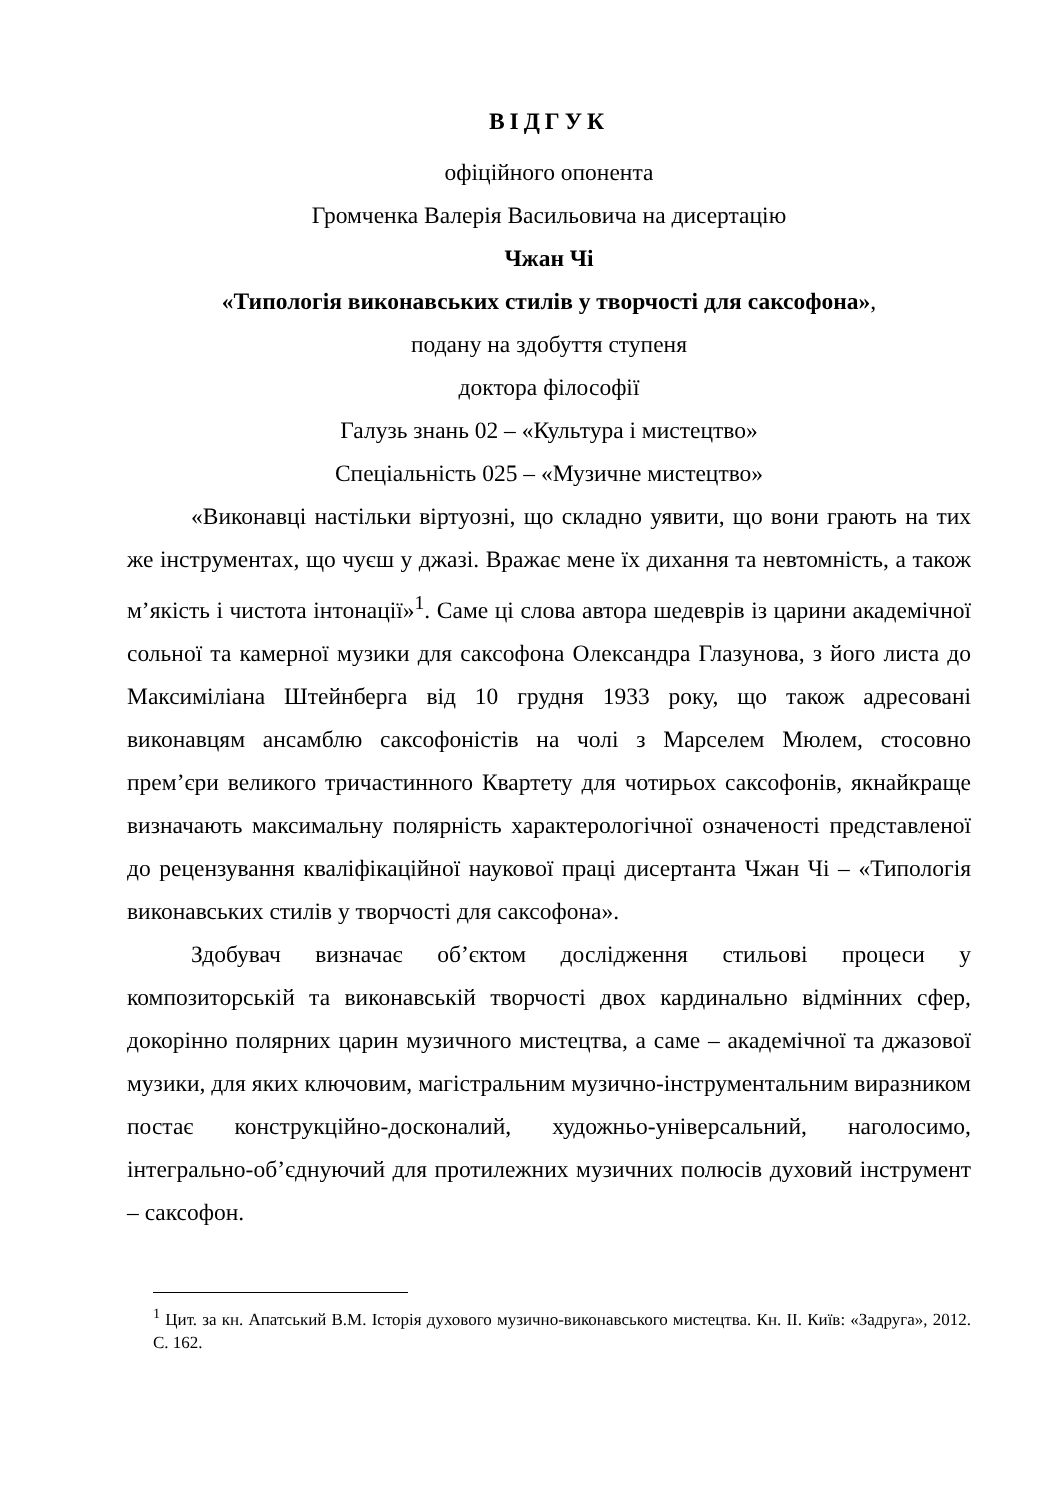ВІДГУК
офіційного опонента
Громченка Валерія Васильовича на дисертацію
Чжан Чі
«Типологія виконавських стилів у творчості для саксофона»,
подану на здобуття ступеня
доктора філософії
Галузь знань 02 – «Культура і мистецтво»
Спеціальність 025 – «Музичне мистецтво»
«Виконавці настільки віртуозні, що складно уявити, що вони грають на тих же інструментах, що чуєш у джазі. Вражає мене їх дихання та невтомність, а також м’якість і чистота інтонації»<sup>1</sup>. Саме ці слова автора шедеврів із царини академічної сольної та камерної музики для саксофона Олександра Глазунова, з його листа до Максиміліана Штейнберга від 10 грудня 1933 року, що також адресовані виконавцям ансамблю саксофоністів на чолі з Марселем Мюлем, стосовно прем’єри великого тричастинного Квартету для чотирьох саксофонів, якнайкраще визначають максимальну полярність характерологічної означеності представленої до рецензування кваліфікаційної наукової праці дисертанта Чжан Чі – «Типологія виконавських стилів у творчості для саксофона».
Здобувач визначає об’єктом дослідження стильові процеси у композиторській та виконавській творчості двох кардинально відмінних сфер, докорінно полярних царин музичного мистецтва, а саме – академічної та джазової музики, для яких ключовим, магістральним музично-інструментальним виразником постає конструкційно-досконалий, художньо-універсальний, наголосимо, інтегрально-об’єднуючий для протилежних музичних полюсів духовий інструмент – саксофон.
<sup>1</sup> Цит. за кн. Апатський В.М. Історія духового музично-виконавського мистецтва. Кн. ІІ. Київ: «Задруга», 2012. С. 162.